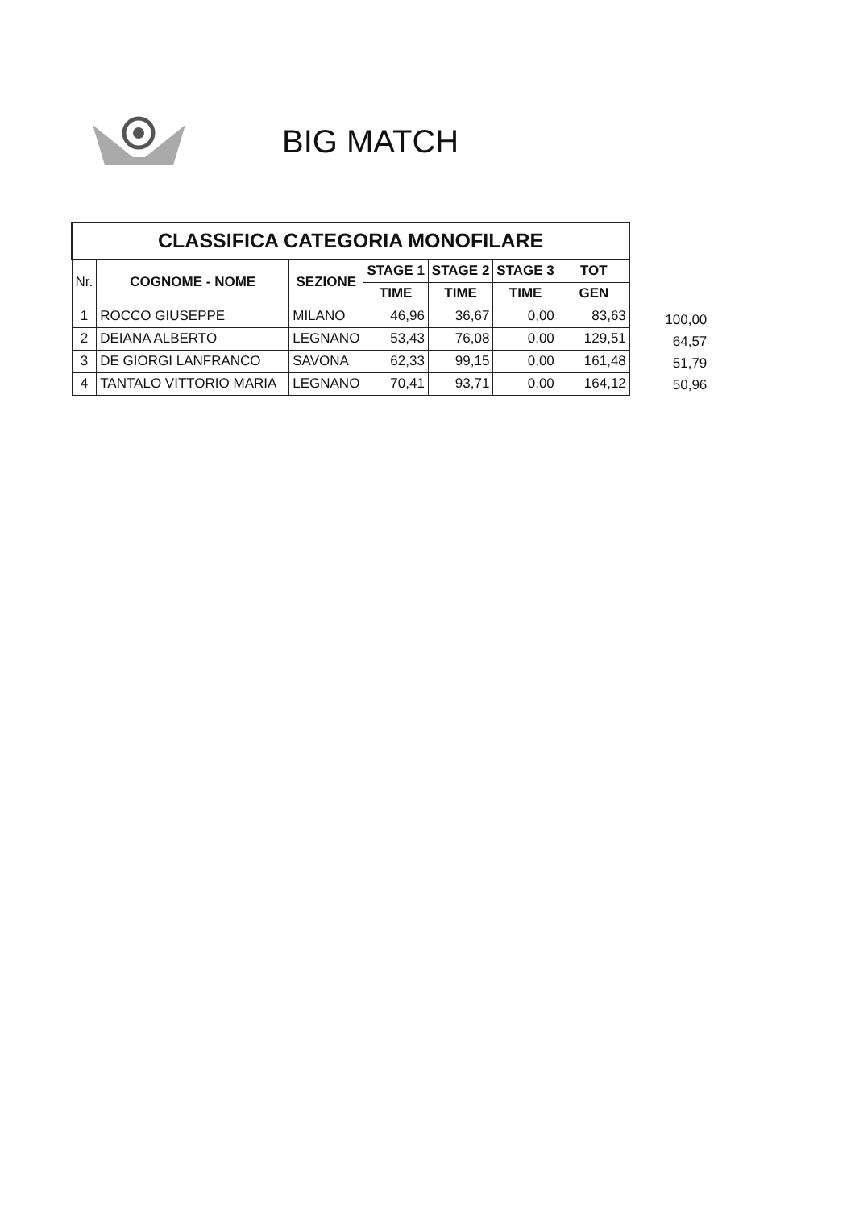BIG MATCH
| CLASSIFICA CATEGORIA MONOFILARE | | | | | | |
| --- | --- | --- | --- | --- | --- | --- |
| Nr. | COGNOME - NOME | SEZIONE | STAGE 1 | STAGE 2 | STAGE 3 | TOT |
| | | | TIME | TIME | TIME | GEN |
| 1 | ROCCO GIUSEPPE | MILANO | 46,96 | 36,67 | 0,00 | 83,63 |
| 2 | DEIANA ALBERTO | LEGNANO | 53,43 | 76,08 | 0,00 | 129,51 |
| 3 | DE GIORGI LANFRANCO | SAVONA | 62,33 | 99,15 | 0,00 | 161,48 |
| 4 | TANTALO VITTORIO MARIA | LEGNANO | 70,41 | 93,71 | 0,00 | 164,12 |
100,00
64,57
51,79
50,96